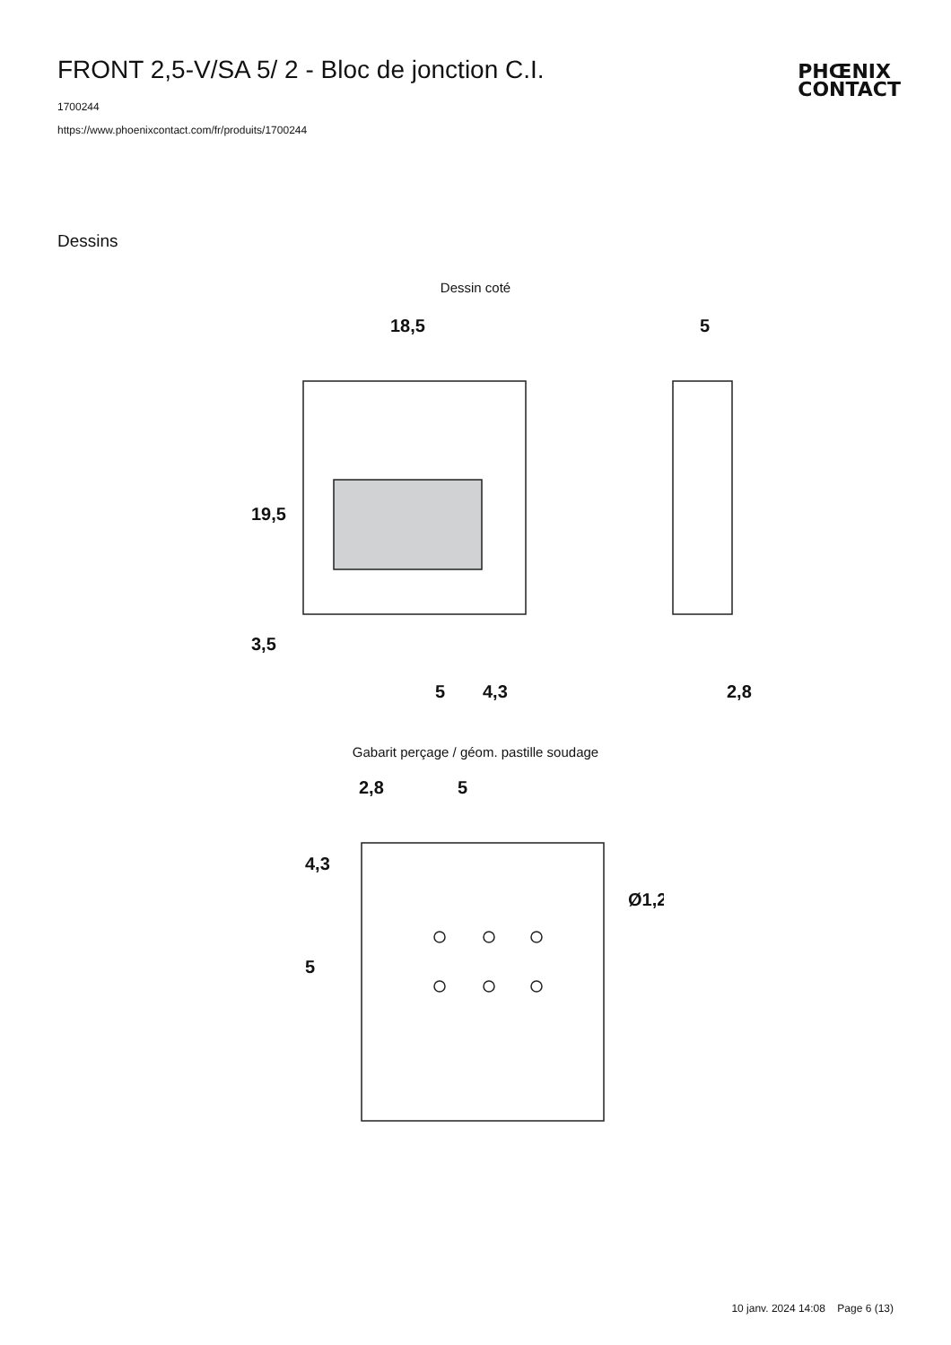FRONT 2,5-V/SA 5/ 2 - Bloc de jonction C.I.
PHŒNIX
CONTACT
1700244
https://www.phoenixcontact.com/fr/produits/1700244
Dessins
Dessin coté
18,5
5
19,5
3,5
5
4,3
2,8
Gabarit perçage / géom. pastille soudage
2,8
5
4,3
5
Ø1,2
10 janv. 2024 14:08 Page 6 (13)